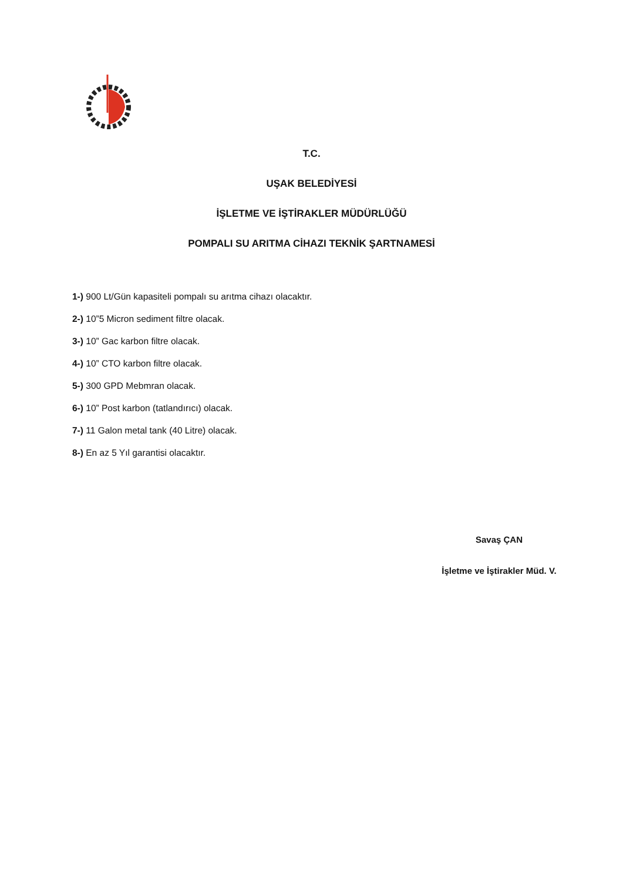T.C.
UŞAK BELEDİYESİ
İŞLETME VE İŞTİRAKLER MÜDÜRLÜĞÜ
POMPALI SU ARITMA CİHAZI TEKNİK ŞARTNAMESİ
1-) 900 Lt/Gün kapasiteli pompalı su arıtma cihazı olacaktır.
2-) 10”5 Micron sediment filtre olacak.
3-) 10” Gac karbon filtre olacak.
4-) 10” CTO karbon filtre olacak.
5-) 300 GPD Mebmran olacak.
6-) 10” Post karbon (tatlandırıcı) olacak.
7-) 11 Galon metal tank (40 Litre) olacak.
8-) En az 5 Yıl garantisi olacaktır.
Savaş ÇAN
İşletme ve İştirakler Müd. V.